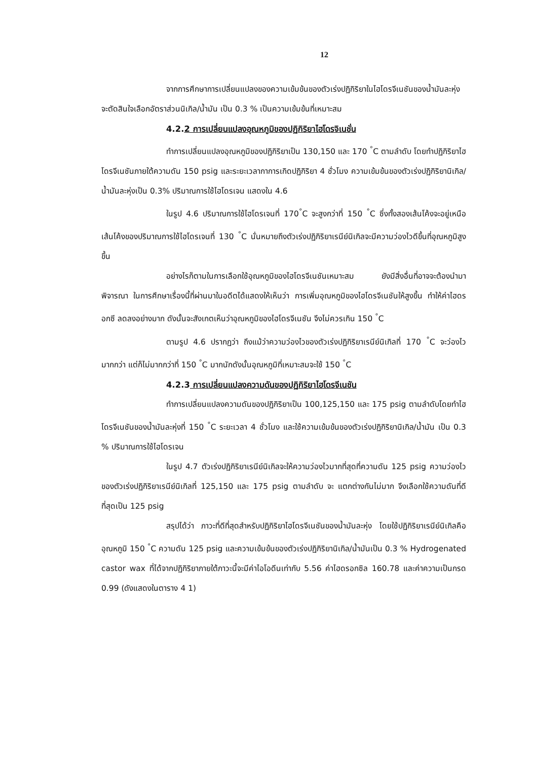12
จากการศึกษาการเปลี่ยนแปลงของความเข้มข้นของตัวเร่งปฏิกิริยาในไฮโดรจีเนชันของน้ำมันละหุ่ง จะตัดสินใจเลือกอัตราส่วนนิเกิล/น้ำมัน เป็น 0.3 % เป็นความเข้มข้นที่เหมาะสม
4.2.2 การเปลี่ยนแปลงอุณหภูมิของปฏิกิริยาไฮโดรจิเนชั่น
ทำการเปลี่ยนแปลงอุณหภูมิของปฏิกิริยาเป็น 130,150 และ 170 <sup>°</sup>C ตามลำดับ โดยทำปฏิกิริยาไฮโดรจีเนชันภายใต้ความดัน 150 psig และระยะเวลากาการเกิดปฏิกิริยา 4 ชั่วโมง ความเข้มข้นของตัวเร่งปฏิกิริยานิเกิล/น้ำมันละหุ่งเป็น 0.3% ปริมาณการใช้ไฮโดรเจน แสดงใน 4.6
ในรูป 4.6 ปริมาณการใช้ไฮโดรเจนที่ 170<sup>°</sup>C จะสูงกว่าที่ 150 <sup>°</sup>C ซึ่งทั้งสองเส้นโค้งจะอยู่เหนือเส้นโค้งของปริมาณการใช้ไฮโดรเจนที่ 130 <sup>°</sup>C นั่นหมายถึงตัวเร่งปฏิกิริยาเรนีย์นิเกิลจะมีความว่องไวดีขึ้นที่อุณหภูมิสูงขึ้น
อย่างไรก็ตามในการเลือกใช้อุณหภูมิของไฮโดรจีเนชันเหมาะสม ยังมีสิ่งอื่นที่อาจจะต้องนำมาพิจารณา ในการศึกษาเรื่องนี้ที่ผ่านมาในอดีตได้แสดงให้เห็นว่า การเพิ่มอุณหภูมิของไฮโดรจีเนชันให้สูงขึ้น ทำให้ค่าไฮดรอกซี ลดลงอย่างมาก ดังนั้นจะสังเกตเห็นว่าอุณหภูมิของไฮโดรจีเนชัน จึงไม่ควรเกิน 150 <sup>°</sup>C
ตามรูป 4.6 ปรากฏว่า ถึงแม้ว่าความว่องไวของตัวเร่งปฏิกิริยาเรนีย์นิเกิลที่ 170 <sup>°</sup>C จะว่องไวมากกว่า แต่ก็ไม่มากกว่าที่ 150 <sup>°</sup>C มากนักดังนั้นอุณหภูมิที่เหมาะสมจะใช้ 150 <sup>°</sup>C
4.2.3 การเปลี่ยนแปลงความดันของปฏิกิริยาไฮโดรจีเนชัน
ทำการเปลี่ยนแปลงความดันของปฏิกิริยาเป็น 100,125,150 และ 175 psig ตามลำดับโดยทำไฮโดรจีเนชันของน้ำมันละหุ่งที่ 150 <sup>°</sup>C ระยะเวลา 4 ชั่วโมง และใช้ความเข้มข้นของตัวเร่งปฏิกิริยานิเกิล/น้ำมัน เป็น 0.3 % ปริมาณการใช้ไฮโดรเจน
ในรูป 4.7 ตัวเร่งปฏิกิริยาเรนีย์นิเกิลจะให้ความว่องไวมากที่สุดที่ความดัน 125 psig ความว่องไวของตัวเร่งปฏิกิริยาเรนีย์นิเกิลที่ 125,150 และ 175 psig ตามลำดับ จะ แตกต่างกันไม่มาก จึงเลือกใช้ความดันที่ดีที่สุดเป็น 125 psig
สรุปได้ว่า ภาวะที่ดีที่สุดสำหรับปฏิกิริยาไฮโดรจีเนชันของน้ำมันละหุ่ง โดยใช้ปฏิกิริยาเรนีย์นิเกิลคือ อุณหภูมิ 150 <sup>°</sup>C ความดัน 125 psig และความเข้มข้นของตัวเร่งปฏิกิริยานิเกิล/น้ำมันเป็น 0.3 % Hydrogenated castor wax ที่ได้จากปฏิกิริยาภายใต้ภาวะนี้จะมีค่าไอโอดีนเท่ากับ 5.56 ค่าไฮดรอกซิล 160.78 และค่าความเป็นกรด 0.99 (ดังแสดงในตาราง 4 1)